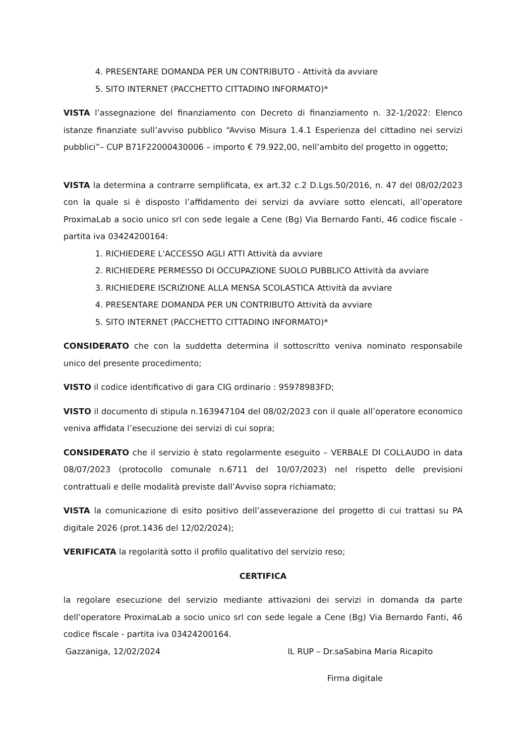4. PRESENTARE DOMANDA PER UN CONTRIBUTO - Attività da avviare
5. SITO INTERNET (PACCHETTO CITTADINO INFORMATO)*
VISTA l’assegnazione del finanziamento con Decreto di finanziamento n. 32-1/2022: Elenco istanze finanziate sull’avviso pubblico “Avviso Misura 1.4.1 Esperienza del cittadino nei servizi pubblici”– CUP B71F22000430006 – importo € 79.922,00, nell’ambito del progetto in oggetto;
VISTA la determina a contrarre semplificata, ex art.32 c.2 D.Lgs.50/2016, n. 47 del 08/02/2023 con la quale si è disposto l’affidamento dei servizi da avviare sotto elencati, all’operatore ProximaLab a socio unico srl con sede legale a Cene (Bg) Via Bernardo Fanti, 46 codice fiscale - partita iva 03424200164:
1. RICHIEDERE L'ACCESSO AGLI ATTI Attività da avviare
2. RICHIEDERE PERMESSO DI OCCUPAZIONE SUOLO PUBBLICO Attività da avviare
3. RICHIEDERE ISCRIZIONE ALLA MENSA SCOLASTICA Attività da avviare
4. PRESENTARE DOMANDA PER UN CONTRIBUTO Attività da avviare
5. SITO INTERNET (PACCHETTO CITTADINO INFORMATO)*
CONSIDERATO che con la suddetta determina il sottoscritto veniva nominato responsabile unico del presente procedimento;
VISTO il codice identificativo di gara CIG ordinario : 95978983FD;
VISTO il documento di stipula n.163947104 del 08/02/2023 con il quale all’operatore economico veniva affidata l’esecuzione dei servizi di cui sopra;
CONSIDERATO che il servizio è stato regolarmente eseguito – VERBALE DI COLLAUDO in data 08/07/2023 (protocollo comunale n.6711 del 10/07/2023) nel rispetto delle previsioni contrattuali e delle modalità previste dall’Avviso sopra richiamato;
VISTA la comunicazione di esito positivo dell’asseverazione del progetto di cui trattasi su PA digitale 2026 (prot.1436 del 12/02/2024);
VERIFICATA la regolarità sotto il profilo qualitativo del servizio reso;
CERTIFICA
la regolare esecuzione del servizio mediante attivazioni dei servizi in domanda da parte dell’operatore ProximaLab a socio unico srl con sede legale a Cene (Bg) Via Bernardo Fanti, 46 codice fiscale - partita iva 03424200164.
Gazzaniga, 12/02/2024 IL RUP – Dr.saSabina Maria Ricapito
Firma digitale